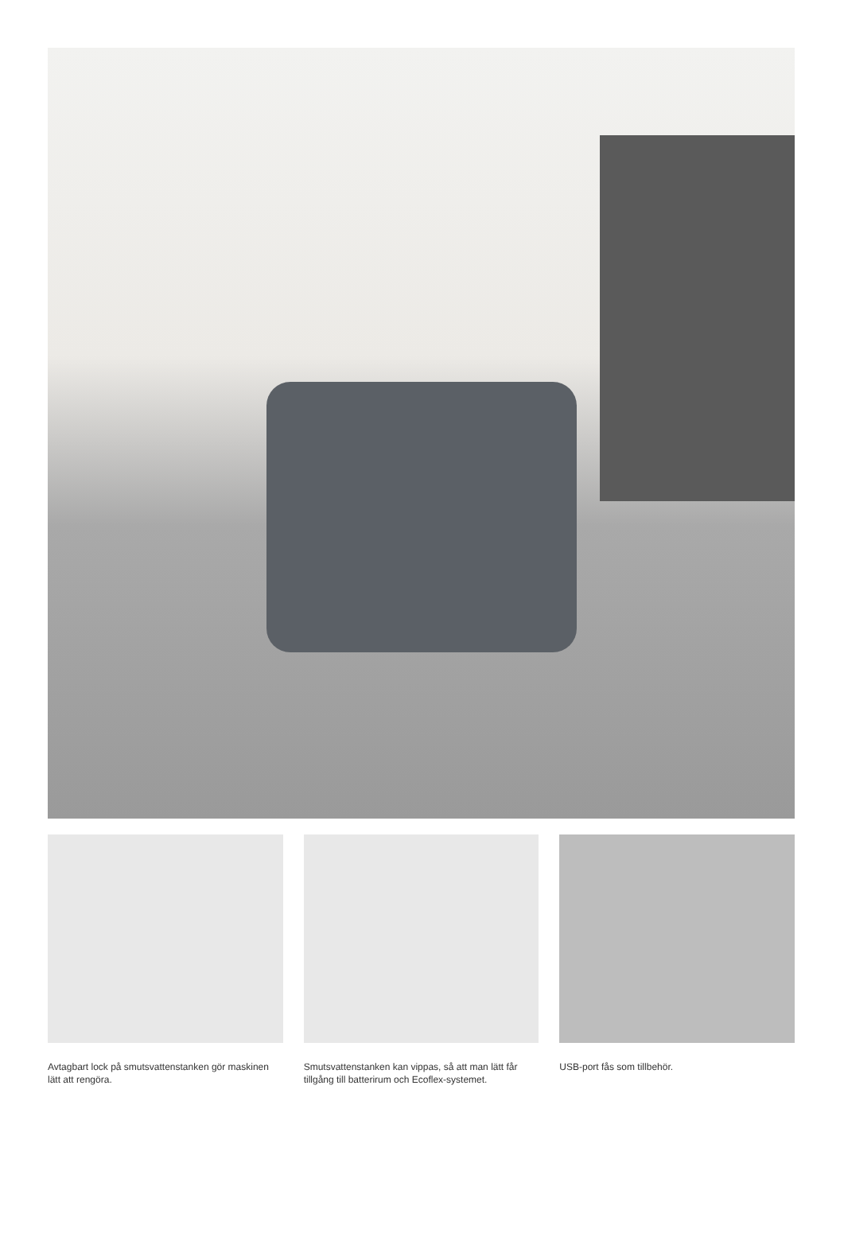Avtagbart lock på smutsvattenstanken gör maskinen lätt att rengöra.
Smutsvattenstanken kan vippas, så att man lätt får tillgång till batterirum och Ecoflex-systemet.
USB-port fås som tillbehör.